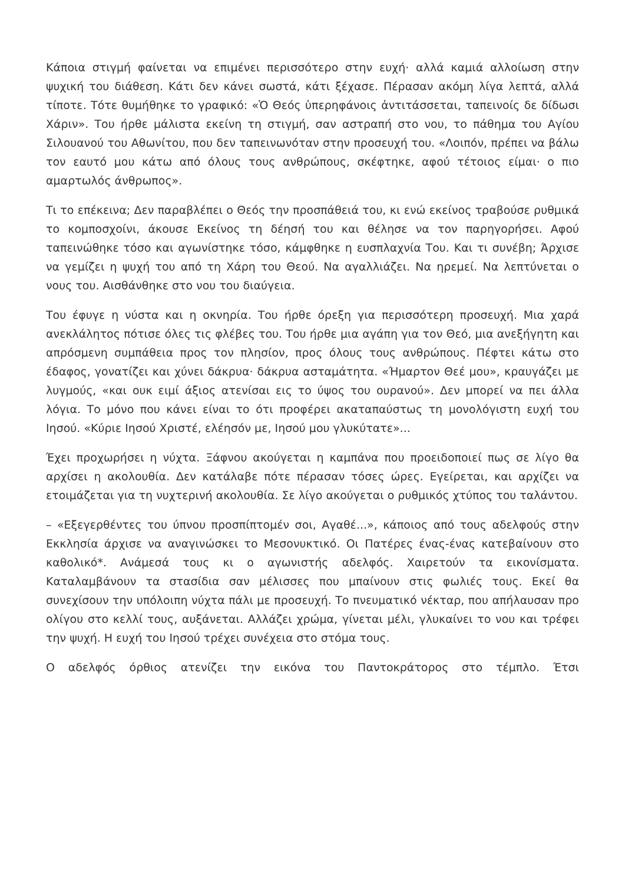Κάποια στιγμή φαίνεται να επιμένει περισσότερο στην ευχή· αλλά καμιά αλλοίωση στην ψυχική του διάθεση. Κάτι δεν κάνει σωστά, κάτι ξέχασε. Πέρασαν ακόμη λίγα λεπτά, αλλά τίποτε. Τότε θυμήθηκε το γραφικό: «Ὁ Θεός ὑπερηφάνοις ἀντιτάσσεται, ταπεινοίς δε δίδωσι Χάριν». Του ήρθε μάλιστα εκείνη τη στιγμή, σαν αστραπή στο νου, το πάθημα του Αγίου Σιλουανού του Αθωνίτου, που δεν ταπεινωνόταν στην προσευχή του. «Λοιπόν, πρέπει να βάλω τον εαυτό μου κάτω από όλους τους ανθρώπους, σκέφτηκε, αφού τέτοιος είμαι· ο πιο αμαρτωλός άνθρωπος».
Τι το επέκεινα; Δεν παραβλέπει ο Θεός την προσπάθειά του, κι ενώ εκείνος τραβούσε ρυθμικά το κομποσχοίνι, άκουσε Εκείνος τη δέησή του και θέλησε να τον παρηγορήσει. Αφού ταπεινώθηκε τόσο και αγωνίστηκε τόσο, κάμφθηκε η ευσπλαχνία Του. Και τι συνέβη; Άρχισε να γεμίζει η ψυχή του από τη Χάρη του Θεού. Να αγαλλιάζει. Να ηρεμεί. Να λεπτύνεται ο νους του. Αισθάνθηκε στο νου του διαύγεια.
Του έφυγε η νύστα και η οκνηρία. Του ήρθε όρεξη για περισσότερη προσευχή. Μια χαρά ανεκλάλητος πότισε όλες τις φλέβες του. Του ήρθε μια αγάπη για τον Θεό, μια ανεξήγητη και απρόσμενη συμπάθεια προς τον πλησίον, προς όλους τους ανθρώπους. Πέφτει κάτω στο έδαφος, γονατίζει και χύνει δάκρυα· δάκρυα ασταμάτητα. «Ήμαρτον Θεέ μου», κραυγάζει με λυγμούς, «και ουκ ειμί άξιος ατενίσαι εις το ύψος του ουρανού». Δεν μπορεί να πει άλλα λόγια. Το μόνο που κάνει είναι το ότι προφέρει ακαταπαύστως τη μονολόγιστη ευχή του Ιησού. «Κύριε Ιησού Χριστέ, ελέησόν με, Ιησού μου γλυκύτατε»...
Έχει προχωρήσει η νύχτα. Ξάφνου ακούγεται η καμπάνα που προειδοποιεί πως σε λίγο θα αρχίσει η ακολουθία. Δεν κατάλαβε πότε πέρασαν τόσες ώρες. Εγείρεται, και αρχίζει να ετοιμάζεται για τη νυχτερινή ακολουθία. Σε λίγο ακούγεται ο ρυθμικός χτύπος του ταλάντου.
– «Εξεγερθέντες του ύπνου προσπίπτομέν σοι, Αγαθέ...», κάποιος από τους αδελφούς στην Εκκλησία άρχισε να αναγινώσκει το Μεσονυκτικό. Οι Πατέρες ένας-ένας κατεβαίνουν στο καθολικό*. Ανάμεσά τους κι ο αγωνιστής αδελφός. Χαιρετούν τα εικονίσματα. Καταλαμβάνουν τα στασίδια σαν μέλισσες που μπαίνουν στις φωλιές τους. Εκεί θα συνεχίσουν την υπόλοιπη νύχτα πάλι με προσευχή. Το πνευματικό νέκταρ, που απήλαυσαν προ ολίγου στο κελλί τους, αυξάνεται. Αλλάζει χρώμα, γίνεται μέλι, γλυκαίνει το νου και τρέφει την ψυχή. Η ευχή του Ιησού τρέχει συνέχεια στο στόμα τους.
Ο αδελφός όρθιος ατενίζει την εικόνα του Παντοκράτορος στο τέμπλο. Έτσι